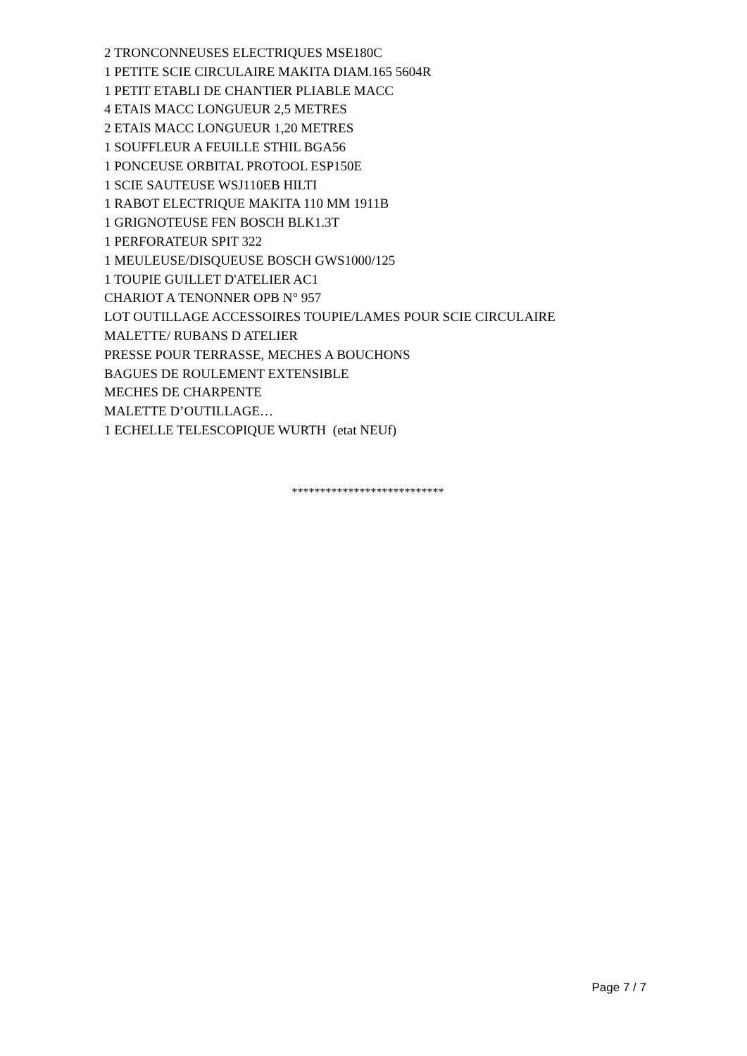2 TRONCONNEUSES ELECTRIQUES MSE180C
1 PETITE SCIE CIRCULAIRE MAKITA DIAM.165 5604R
1 PETIT ETABLI DE CHANTIER PLIABLE MACC
4 ETAIS MACC LONGUEUR 2,5 METRES
2 ETAIS MACC LONGUEUR 1,20 METRES
1 SOUFFLEUR A FEUILLE STHIL BGA56
1 PONCEUSE ORBITAL PROTOOL ESP150E
1 SCIE SAUTEUSE WSJ110EB HILTI
1 RABOT ELECTRIQUE MAKITA 110 MM 1911B
1 GRIGNOTEUSE FEN BOSCH BLK1.3T
1 PERFORATEUR SPIT 322
1 MEULEUSE/DISQUEUSE BOSCH GWS1000/125
1 TOUPIE GUILLET D'ATELIER AC1
CHARIOT A TENONNER OPB N° 957
LOT OUTILLAGE ACCESSOIRES TOUPIE/LAMES POUR SCIE CIRCULAIRE
MALETTE/ RUBANS D ATELIER
PRESSE POUR TERRASSE, MECHES A BOUCHONS
BAGUES DE ROULEMENT EXTENSIBLE
MECHES DE CHARPENTE
MALETTE D’OUTILLAGE…
1 ECHELLE TELESCOPIQUE WURTH (etat NEUf)
***************************
Page 7 / 7